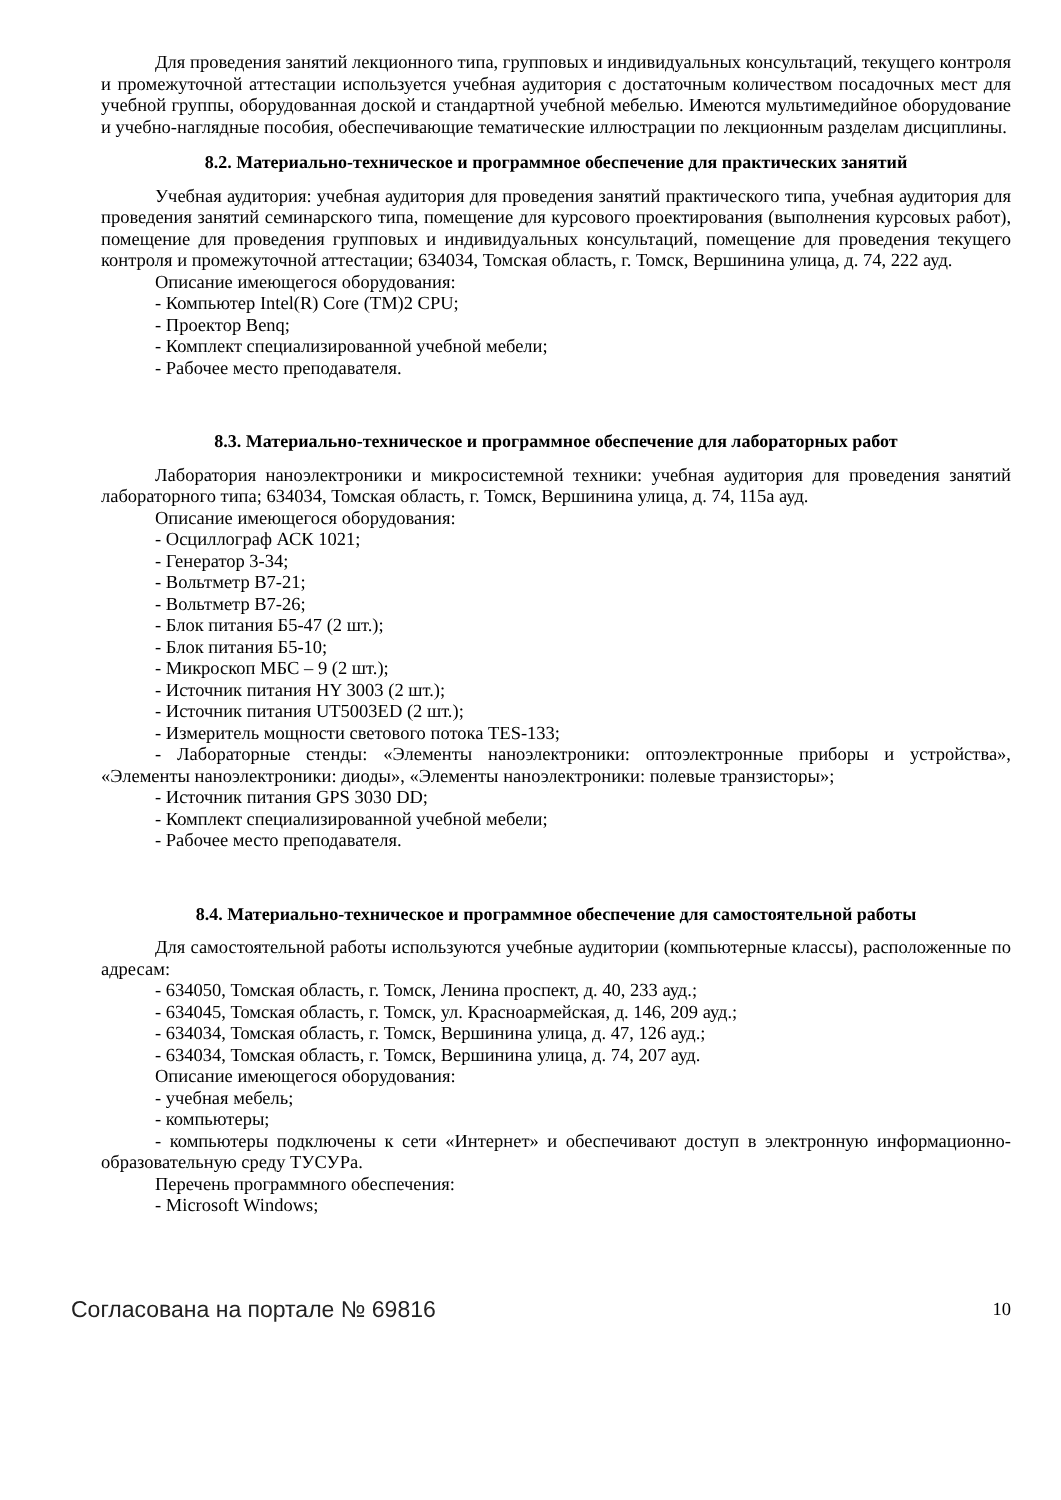Для проведения занятий лекционного типа, групповых и индивидуальных консультаций, текущего контроля и промежуточной аттестации используется учебная аудитория с достаточным количеством посадочных мест для учебной группы, оборудованная доской и стандартной учебной мебелью. Имеются мультимедийное оборудование и учебно-наглядные пособия, обеспечивающие тематические иллюстрации по лекционным разделам дисциплины.
8.2. Материально-техническое и программное обеспечение для практических занятий
Учебная аудитория: учебная аудитория для проведения занятий практического типа, учебная аудитория для проведения занятий семинарского типа, помещение для курсового проектирования (выполнения курсовых работ), помещение для проведения групповых и индивидуальных консультаций, помещение для проведения текущего контроля и промежуточной аттестации; 634034, Томская область, г. Томск, Вершинина улица, д. 74, 222 ауд.
Описание имеющегося оборудования:
- Компьютер Intel(R) Core (TM)2 CPU;
- Проектор Benq;
- Комплект специализированной учебной мебели;
- Рабочее место преподавателя.
8.3. Материально-техническое и программное обеспечение для лабораторных работ
Лаборатория наноэлектроники и микросистемной техники: учебная аудитория для проведения занятий лабораторного типа; 634034, Томская область, г. Томск, Вершинина улица, д. 74, 115а ауд.
Описание имеющегося оборудования:
- Осциллограф АСК 1021;
- Генератор 3-34;
- Вольтметр В7-21;
- Вольтметр В7-26;
- Блок питания Б5-47 (2 шт.);
- Блок питания Б5-10;
- Микроскоп МБС – 9 (2 шт.);
- Источник питания HY 3003 (2 шт.);
- Источник питания UT5003ED (2 шт.);
- Измеритель мощности светового потока TES-133;
- Лабораторные стенды: «Элементы наноэлектроники: оптоэлектронные приборы и устройства», «Элементы наноэлектроники: диоды», «Элементы наноэлектроники: полевые транзисторы»;
- Источник питания GPS 3030 DD;
- Комплект специализированной учебной мебели;
- Рабочее место преподавателя.
8.4. Материально-техническое и программное обеспечение для самостоятельной работы
Для самостоятельной работы используются учебные аудитории (компьютерные классы), расположенные по адресам:
- 634050, Томская область, г. Томск, Ленина проспект, д. 40, 233 ауд.;
- 634045, Томская область, г. Томск, ул. Красноармейская, д. 146, 209 ауд.;
- 634034, Томская область, г. Томск, Вершинина улица, д. 47, 126 ауд.;
- 634034, Томская область, г. Томск, Вершинина улица, д. 74, 207 ауд.
Описание имеющегося оборудования:
- учебная мебель;
- компьютеры;
- компьютеры подключены к сети «Интернет» и обеспечивают доступ в электронную информационно-образовательную среду ТУСУРа.
Перечень программного обеспечения:
- Microsoft Windows;
Согласована на портале № 69816 10